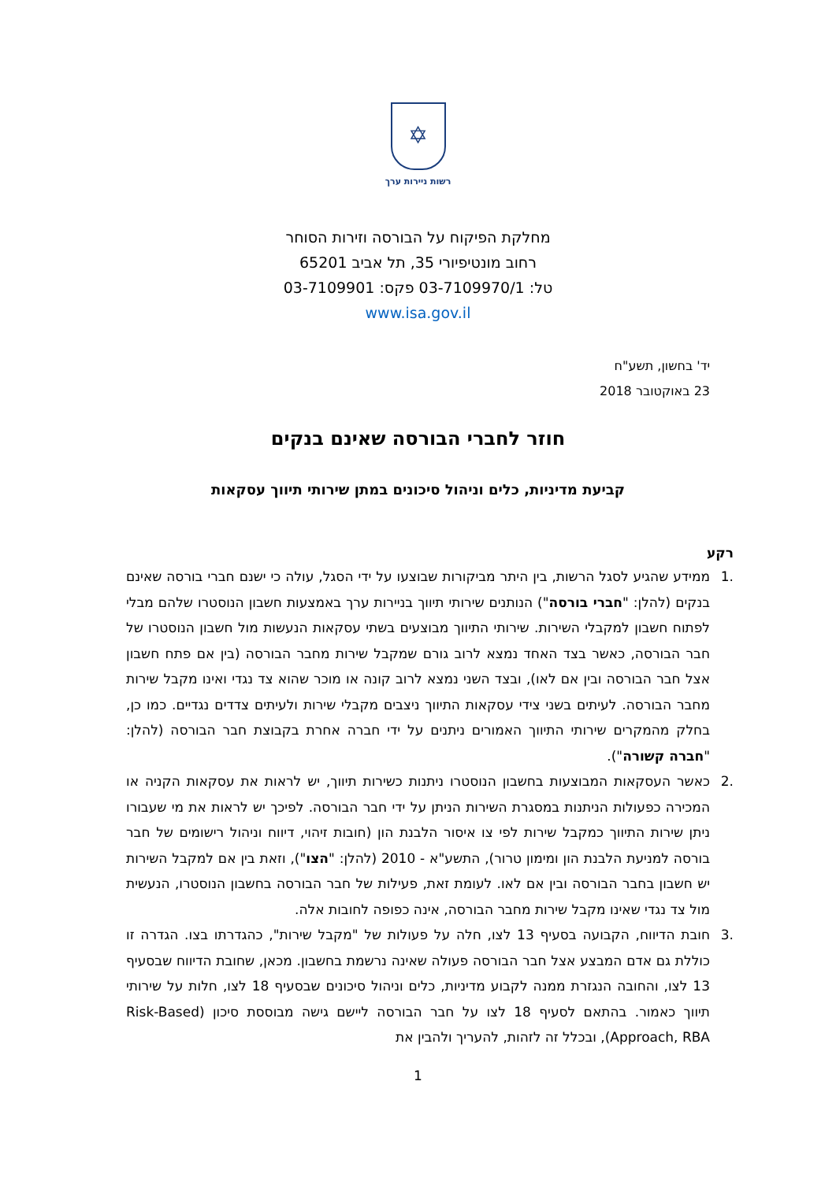✡
רשות ניירות ערך
מחלקת הפיקוח על הבורסה וזירות הסוחר
רחוב מונטיפיורי 35, תל אביב 65201
טל: 03-7109970/1 פקס: 03-7109901
www.isa.gov.il
יד' בחשון, תשע"ח
23 באוקטובר 2018
חוזר לחברי הבורסה שאינם בנקים
קביעת מדיניות, כלים וניהול סיכונים במתן שירותי תיווך עסקאות
רקע
.1 ממידע שהגיע לסגל הרשות, בין היתר מביקורות שבוצעו על ידי הסגל, עולה כי ישנם חברי בורסה שאינם בנקים (להלן: "חברי בורסה") הנותנים שירותי תיווך בניירות ערך באמצעות חשבון הנוסטרו שלהם מבלי לפתוח חשבון למקבלי השירות. שירותי התיווך מבוצעים בשתי עסקאות הנעשות מול חשבון הנוסטרו של חבר הבורסה, כאשר בצד האחד נמצא לרוב גורם שמקבל שירות מחבר הבורסה (בין אם פתח חשבון אצל חבר הבורסה ובין אם לאו), ובצד השני נמצא לרוב קונה או מוכר שהוא צד נגדי ואינו מקבל שירות מחבר הבורסה. לעיתים בשני צידי עסקאות התיווך ניצבים מקבלי שירות ולעיתים צדדים נגדיים. כמו כן, בחלק מהמקרים שירותי התיווך האמורים ניתנים על ידי חברה אחרת בקבוצת חבר הבורסה (להלן: "חברה קשורה").
.2 כאשר העסקאות המבוצעות בחשבון הנוסטרו ניתנות כשירות תיווך, יש לראות את עסקאות הקניה או המכירה כפעולות הניתנות במסגרת השירות הניתן על ידי חבר הבורסה. לפיכך יש לראות את מי שעבורו ניתן שירות התיווך כמקבל שירות לפי צו איסור הלבנת הון (חובות זיהוי, דיווח וניהול רישומים של חבר בורסה למניעת הלבנת הון ומימון טרור), התשע"א - 2010 (להלן: "הצו"), וזאת בין אם למקבל השירות יש חשבון בחבר הבורסה ובין אם לאו. לעומת זאת, פעילות של חבר הבורסה בחשבון הנוסטרו, הנעשית מול צד נגדי שאינו מקבל שירות מחבר הבורסה, אינה כפופה לחובות אלה.
.3 חובת הדיווח, הקבועה בסעיף 13 לצו, חלה על פעולות של "מקבל שירות", כהגדרתו בצו. הגדרה זו כוללת גם אדם המבצע אצל חבר הבורסה פעולה שאינה נרשמת בחשבון. מכאן, שחובת הדיווח שבסעיף 13 לצו, והחובה הנגזרת ממנה לקבוע מדיניות, כלים וניהול סיכונים שבסעיף 18 לצו, חלות על שירותי תיווך כאמור. בהתאם לסעיף 18 לצו על חבר הבורסה ליישם גישה מבוססת סיכון (Risk-Based Approach, RBA), ובכלל זה לזהות, להעריך ולהבין את
1